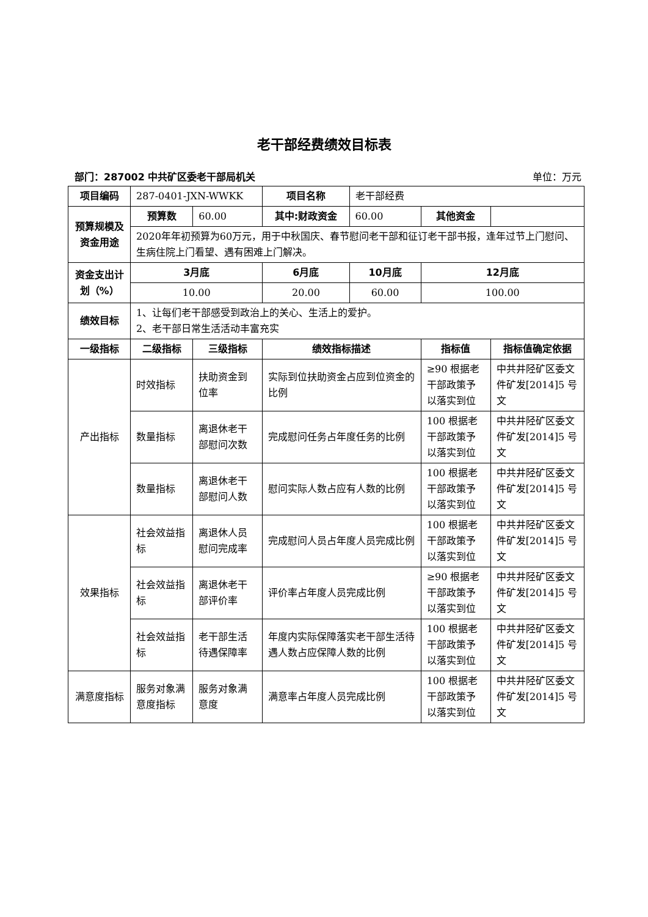老干部经费绩效目标表
部门：287002 中共矿区委老干部局机关 单位：万元
| 项目编码 | 287-0401-JXN-WWKK | | 项目名称 | 老干部经费 | | |
| 预算规模及资金用途 | 预算数 | 60.00 | 其中:财政资金 | 60.00 | 其他资金 | |
| | 2020年年初预算为60万元，用于中秋国庆、春节慰问老干部和征订老干部书报，逢年过节上门慰问、生病住院上门看望、遇有困难上门解决。 | | | | | |
| 资金支出计划（%） | 3月底 | | 6月底 | 10月底 | 12月底 | |
| | 10.00 | | 20.00 | 60.00 | 100.00 | |
| 绩效目标 | 1、让每们老干部感受到政治上的关心、生活上的爱护。 2、老干部日常生活活动丰富充实 | | | | | |
| 一级指标 | 二级指标 | 三级指标 | 绩效指标描述 | | 指标值 | 指标值确定依据 |
| 产出指标 | 时效指标 | 扶助资金到位率 | 实际到位扶助资金占应到位资金的比例 | | ≥90 根据老干部政策予以落实到位 | 中共井陉矿区委文件矿发[2014]5 号文 |
| | 数量指标 | 离退休老干部慰问次数 | 完成慰问任务占年度任务的比例 | | 100 根据老干部政策予以落实到位 | 中共井陉矿区委文件矿发[2014]5 号文 |
| | 数量指标 | 离退休老干部慰问人数 | 慰问实际人数占应有人数的比例 | | 100 根据老干部政策予以落实到位 | 中共井陉矿区委文件矿发[2014]5 号文 |
| 效果指标 | 社会效益指标 | 离退休人员慰问完成率 | 完成慰问人员占年度人员完成比例 | | 100 根据老干部政策予以落实到位 | 中共井陉矿区委文件矿发[2014]5 号文 |
| | 社会效益指标 | 离退休老干部评价率 | 评价率占年度人员完成比例 | | ≥90 根据老干部政策予以落实到位 | 中共井陉矿区委文件矿发[2014]5 号文 |
| | 社会效益指标 | 老干部生活待遇保障率 | 年度内实际保障落实老干部生活待遇人数占应保障人数的比例 | | 100 根据老干部政策予以落实到位 | 中共井陉矿区委文件矿发[2014]5 号文 |
| 满意度指标 | 服务对象满意度指标 | 服务对象满意度 | 满意率占年度人员完成比例 | | 100 根据老干部政策予以落实到位 | 中共井陉矿区委文件矿发[2014]5 号文 |